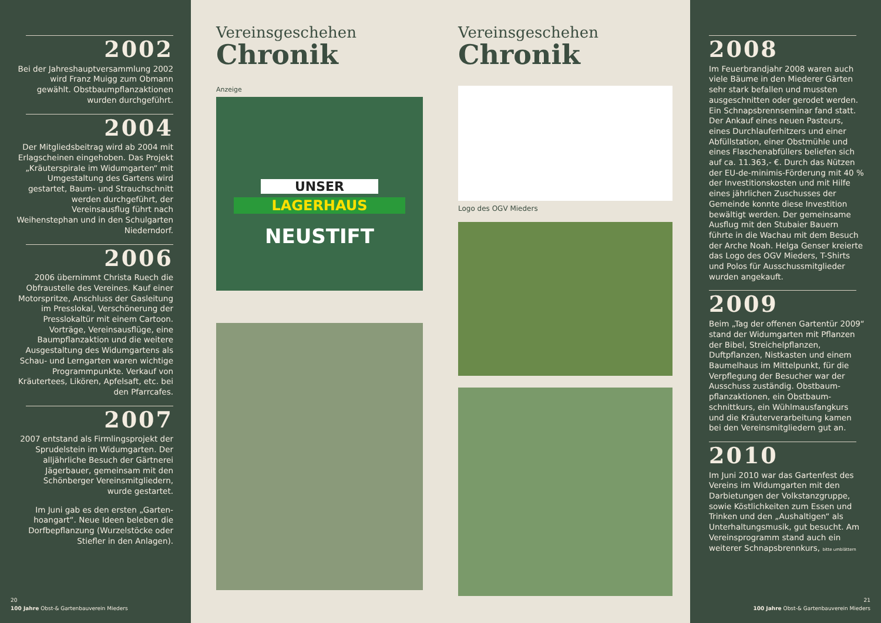2002
Bei der Jahreshauptversammlung 2002 wird Franz Muigg zum Obmann gewählt. Obstbaumpflanzaktionen wurden durchgeführt.
2004
Der Mitgliedsbeitrag wird ab 2004 mit Erlagscheinen eingehoben. Das Projekt „Kräuterspirale im Widumgarten“ mit Umgestaltung des Gartens wird gestartet, Baum- und Strauchschnitt werden durchgeführt, der Vereinsausflug führt nach Weihenstephan und in den Schulgarten Niederndorf.
2006
2006 übernimmt Christa Ruech die Obfraustelle des Vereines. Kauf einer Motorspritze, Anschluss der Gasleitung im Presslokal, Verschönerung der Presslokaltür mit einem Cartoon. Vorträge, Vereinsausflüge, eine Baumpflanzaktion und die weitere Ausgestaltung des Widumgartens als Schau- und Lerngarten waren wichtige Programmpunkte. Verkauf von Kräutertees, Likören, Apfelsaft, etc. bei den Pfarrcafes.
2007
2007 entstand als Firmlingsprojekt der Sprudelstein im Widumgarten. Der alljährliche Besuch der Gärtnerei Jägerbauer, gemeinsam mit den Schönberger Vereinsmitgliedern, wurde gestartet.
Im Juni gab es den ersten „Garten-hoangart“. Neue Ideen beleben die Dorfbepflanzung (Wurzelstöcke oder Stiefler in den Anlagen).
20
100 Jahre Obst-& Gartenbauverein Mieders
Vereinsgeschehen
Chronik
Anzeige
UNSER
LAGERHAUS
NEUSTIFT
Vereinsgeschehen
Chronik
Logo des OGV Mieders
2008
Im Feuerbrandjahr 2008 waren auch viele Bäume in den Miederer Gärten sehr stark befallen und mussten ausgeschnitten oder gerodet werden. Ein Schnapsbrennseminar fand statt. Der Ankauf eines neuen Pasteurs, eines Durchlauferhitzers und einer Abfüllstation, einer Obstmühle und eines Flaschenabfüllers beliefen sich auf ca. 11.363,- €. Durch das Nützen der EU-de-minimis-Förderung mit 40 % der Investitionskosten und mit Hilfe eines jährlichen Zuschusses der Gemeinde konnte diese Investition bewältigt werden. Der gemeinsame Ausflug mit den Stubaier Bauern führte in die Wachau mit dem Besuch der Arche Noah. Helga Genser kreierte das Logo des OGV Mieders, T-Shirts und Polos für Ausschussmitglieder wurden angekauft.
2009
Beim „Tag der offenen Gartentür 2009“ stand der Widumgarten mit Pflanzen der Bibel, Streichelpflanzen, Duftpflanzen, Nistkasten und einem Baumelhaus im Mittelpunkt, für die Verpflegung der Besucher war der Ausschuss zuständig. Obstbaum-pflanzaktionen, ein Obstbaum-schnittkurs, ein Wühlmausfangkurs und die Kräuterverarbeitung kamen bei den Vereinsmitgliedern gut an.
2010
Im Juni 2010 war das Gartenfest des Vereins im Widumgarten mit den Darbietungen der Volkstanzgruppe, sowie Köstlichkeiten zum Essen und Trinken und den „Aushaltigen“ als Unterhaltungsmusik, gut besucht. Am Vereinsprogramm stand auch ein weiterer Schnapsbrennkurs, bitte umblättern
21
100 Jahre Obst-& Gartenbauverein Mieders